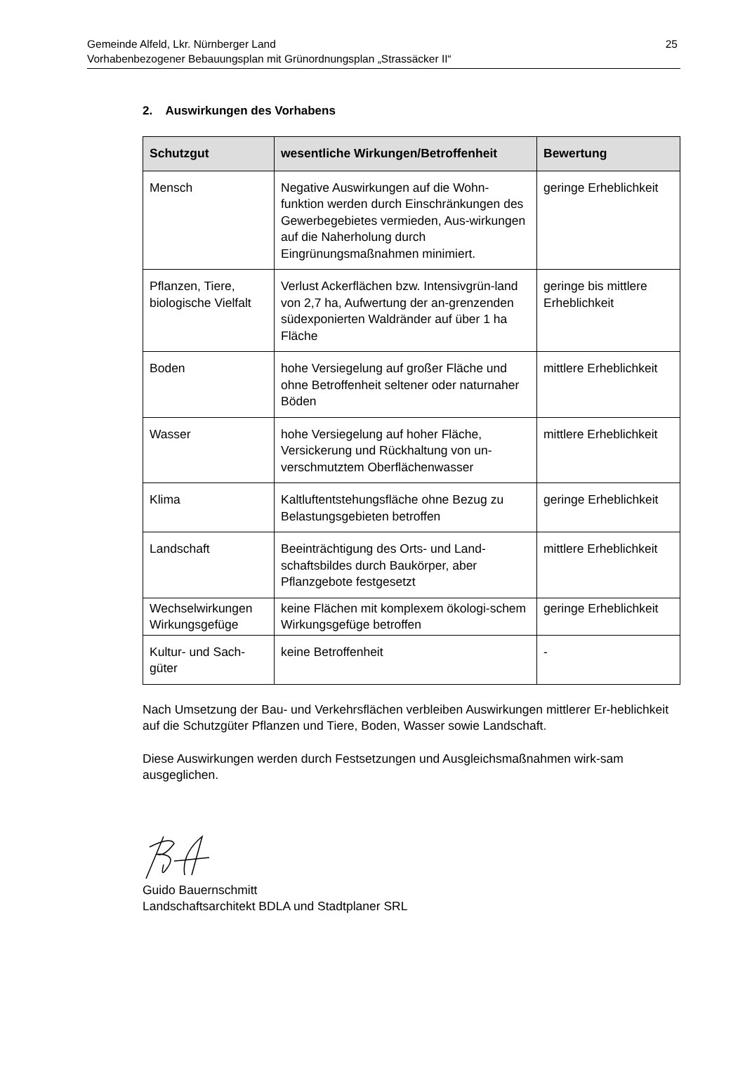Gemeinde Alfeld, Lkr. Nürnberger Land
Vorhabenbezogener Bebauungsplan mit Grünordnungsplan „Strassäcker II“
25
2. Auswirkungen des Vorhabens
| Schutzgut | wesentliche Wirkungen/Betroffenheit | Bewertung |
| --- | --- | --- |
| Mensch | Negative Auswirkungen auf die Wohn-funktion werden durch Einschränkungen des Gewerbegebietes vermieden, Aus-wirkungen auf die Naherholung durch Eingrünungsmaßnahmen minimiert. | geringe Erheblichkeit |
| Pflanzen, Tiere, biologische Vielfalt | Verlust Ackerflächen bzw. Intensivgrün-land von 2,7 ha, Aufwertung der an-grenzenden südexponierten Waldränder auf über 1 ha Fläche | geringe bis mittlere Erheblichkeit |
| Boden | hohe Versiegelung auf großer Fläche und ohne Betroffenheit seltener oder naturnaher Böden | mittlere Erheblichkeit |
| Wasser | hohe Versiegelung auf hoher Fläche, Versickerung und Rückhaltung von un-verschmutztem Oberflächenwasser | mittlere Erheblichkeit |
| Klima | Kaltluftentstehungsfläche ohne Bezug zu Belastungsgebieten betroffen | geringe Erheblichkeit |
| Landschaft | Beeinträchtigung des Orts- und Land-schaftsbildes durch Baukörper, aber Pflanzgebote festgesetzt | mittlere Erheblichkeit |
| Wechselwirkungen Wirkungsgefüge | keine Flächen mit komplexem ökologi-schem Wirkungsgefüge betroffen | geringe Erheblichkeit |
| Kultur- und Sach-güter | keine Betroffenheit | - |
Nach Umsetzung der Bau- und Verkehrsflächen verbleiben Auswirkungen mittlerer Er-heblichkeit auf die Schutzgüter Pflanzen und Tiere, Boden, Wasser sowie Landschaft.
Diese Auswirkungen werden durch Festsetzungen und Ausgleichsmaßnahmen wirk-sam ausgeglichen.
Guido Bauernschmitt
Landschaftsarchitekt BDLA und Stadtplaner SRL